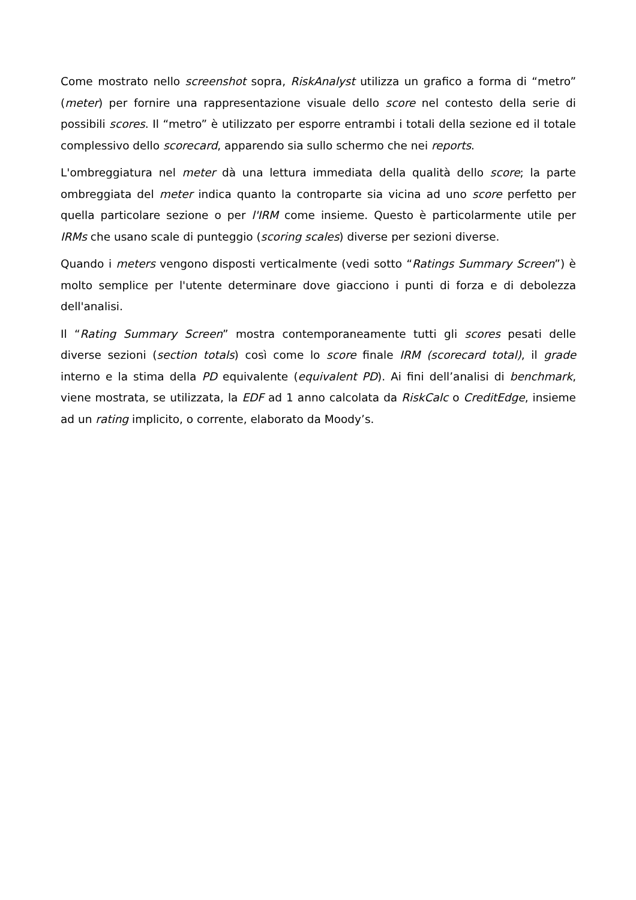Come mostrato nello screenshot sopra, RiskAnalyst utilizza un grafico a forma di “metro” (meter) per fornire una rappresentazione visuale dello score nel contesto della serie di possibili scores. Il “metro” è utilizzato per esporre entrambi i totali della sezione ed il totale complessivo dello scorecard, apparendo sia sullo schermo che nei reports.
L'ombreggiatura nel meter dà una lettura immediata della qualità dello score; la parte ombreggiata del meter indica quanto la controparte sia vicina ad uno score perfetto per quella particolare sezione o per l'IRM come insieme. Questo è particolarmente utile per IRMs che usano scale di punteggio (scoring scales) diverse per sezioni diverse.
Quando i meters vengono disposti verticalmente (vedi sotto “Ratings Summary Screen”) è molto semplice per l'utente determinare dove giacciono i punti di forza e di debolezza dell'analisi.
Il “Rating Summary Screen” mostra contemporaneamente tutti gli scores pesati delle diverse sezioni (section totals) così come lo score finale IRM (scorecard total), il grade interno e la stima della PD equivalente (equivalent PD). Ai fini dell’analisi di benchmark, viene mostrata, se utilizzata, la EDF ad 1 anno calcolata da RiskCalc o CreditEdge, insieme ad un rating implicito, o corrente, elaborato da Moody’s.